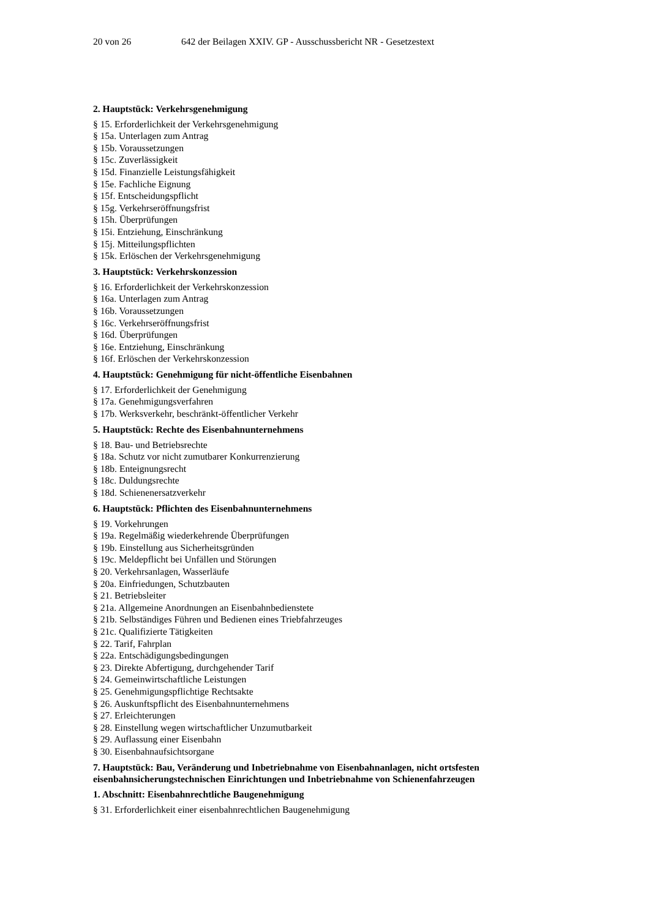20 von 26 642 der Beilagen XXIV. GP - Ausschussbericht NR - Gesetzestext
2. Hauptstück: Verkehrsgenehmigung
§ 15. Erforderlichkeit der Verkehrsgenehmigung
§ 15a. Unterlagen zum Antrag
§ 15b. Voraussetzungen
§ 15c. Zuverlässigkeit
§ 15d. Finanzielle Leistungsfähigkeit
§ 15e. Fachliche Eignung
§ 15f. Entscheidungspflicht
§ 15g. Verkehrseröffnungsfrist
§ 15h. Überprüfungen
§ 15i. Entziehung, Einschränkung
§ 15j. Mitteilungspflichten
§ 15k. Erlöschen der Verkehrsgenehmigung
3. Hauptstück: Verkehrskonzession
§ 16. Erforderlichkeit der Verkehrskonzession
§ 16a. Unterlagen zum Antrag
§ 16b. Voraussetzungen
§ 16c. Verkehrseröffnungsfrist
§ 16d. Überprüfungen
§ 16e. Entziehung, Einschränkung
§ 16f. Erlöschen der Verkehrskonzession
4. Hauptstück: Genehmigung für nicht-öffentliche Eisenbahnen
§ 17. Erforderlichkeit der Genehmigung
§ 17a. Genehmigungsverfahren
§ 17b. Werksverkehr, beschränkt-öffentlicher Verkehr
5. Hauptstück: Rechte des Eisenbahnunternehmens
§ 18. Bau- und Betriebsrechte
§ 18a. Schutz vor nicht zumutbarer Konkurrenzierung
§ 18b. Enteignungsrecht
§ 18c. Duldungsrechte
§ 18d. Schienenersatzverkehr
6. Hauptstück: Pflichten des Eisenbahnunternehmens
§ 19. Vorkehrungen
§ 19a. Regelmäßig wiederkehrende Überprüfungen
§ 19b. Einstellung aus Sicherheitsgründen
§ 19c. Meldepflicht bei Unfällen und Störungen
§ 20. Verkehrsanlagen, Wasserläufe
§ 20a. Einfriedungen, Schutzbauten
§ 21. Betriebsleiter
§ 21a. Allgemeine Anordnungen an Eisenbahnbedienstete
§ 21b. Selbständiges Führen und Bedienen eines Triebfahrzeuges
§ 21c. Qualifizierte Tätigkeiten
§ 22. Tarif, Fahrplan
§ 22a. Entschädigungsbedingungen
§ 23. Direkte Abfertigung, durchgehender Tarif
§ 24. Gemeinwirtschaftliche Leistungen
§ 25. Genehmigungspflichtige Rechtsakte
§ 26. Auskunftspflicht des Eisenbahnunternehmens
§ 27. Erleichterungen
§ 28. Einstellung wegen wirtschaftlicher Unzumutbarkeit
§ 29. Auflassung einer Eisenbahn
§ 30. Eisenbahnaufsichtsorgane
7. Hauptstück: Bau, Veränderung und Inbetriebnahme von Eisenbahnanlagen, nicht ortsfesten eisenbahnsicherungstechnischen Einrichtungen und Inbetriebnahme von Schienenfahrzeugen
1. Abschnitt: Eisenbahnrechtliche Baugenehmigung
§ 31. Erforderlichkeit einer eisenbahnrechtlichen Baugenehmigung